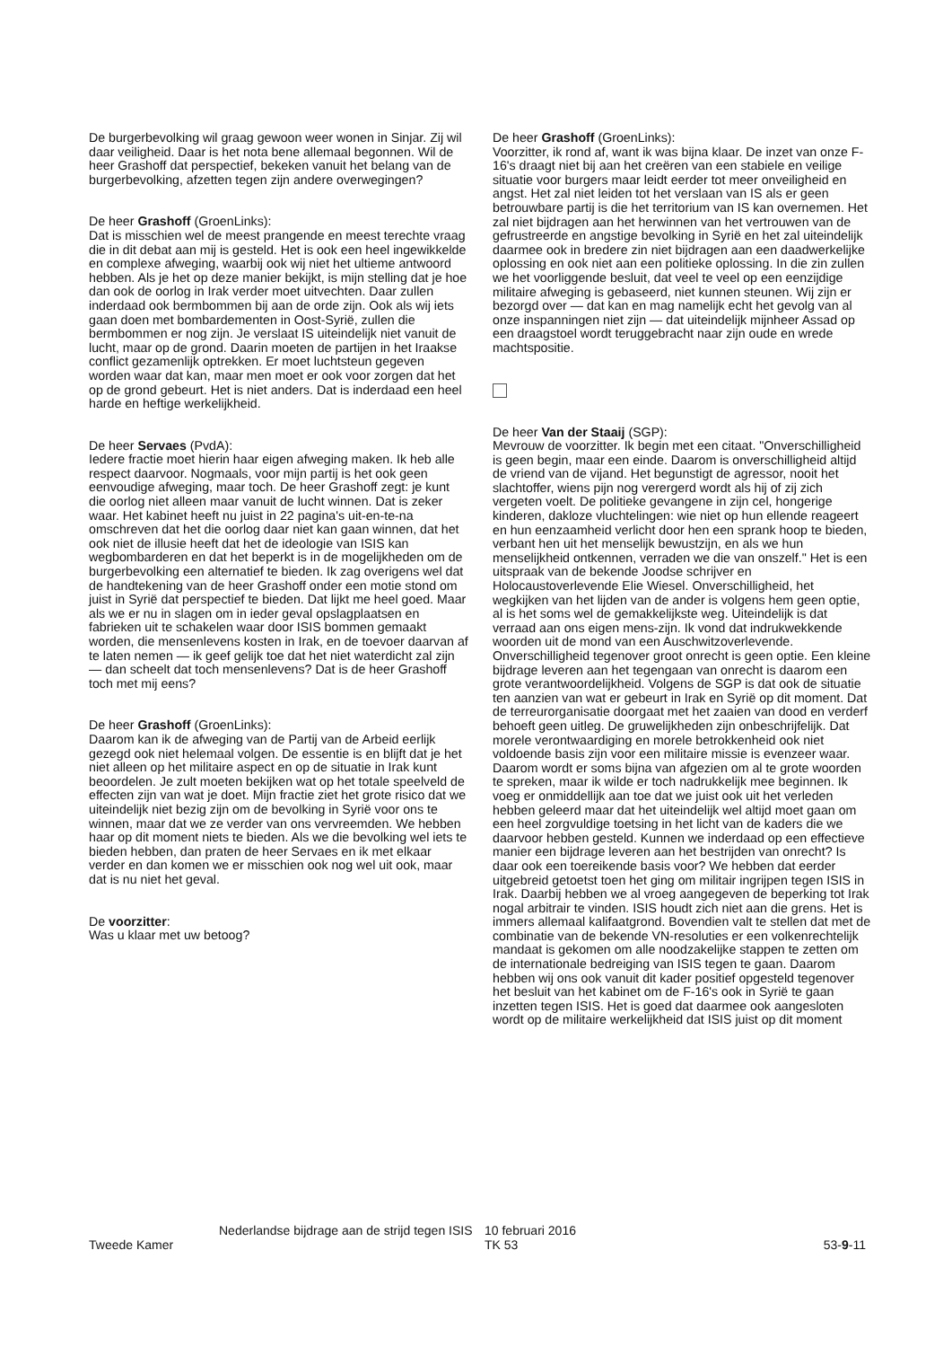De burgerbevolking wil graag gewoon weer wonen in Sinjar. Zij wil daar veiligheid. Daar is het nota bene allemaal begonnen. Wil de heer Grashoff dat perspectief, bekeken vanuit het belang van de burgerbevolking, afzetten tegen zijn andere overwegingen?
De heer Grashoff (GroenLinks):
Dat is misschien wel de meest prangende en meest terechte vraag die in dit debat aan mij is gesteld. Het is ook een heel ingewikkelde en complexe afweging, waarbij ook wij niet het ultieme antwoord hebben. Als je het op deze manier bekijkt, is mijn stelling dat je hoe dan ook de oorlog in Irak verder moet uitvechten. Daar zullen inderdaad ook bermbommen bij aan de orde zijn. Ook als wij iets gaan doen met bombardementen in Oost-Syrië, zullen die bermbommen er nog zijn. Je verslaat IS uiteindelijk niet vanuit de lucht, maar op de grond. Daarin moeten de partijen in het Iraakse conflict gezamenlijk optrekken. Er moet luchtsteun gegeven worden waar dat kan, maar men moet er ook voor zorgen dat het op de grond gebeurt. Het is niet anders. Dat is inderdaad een heel harde en heftige werkelijkheid.
De heer Servaes (PvdA):
Iedere fractie moet hierin haar eigen afweging maken. Ik heb alle respect daarvoor. Nogmaals, voor mijn partij is het ook geen eenvoudige afweging, maar toch. De heer Grashoff zegt: je kunt die oorlog niet alleen maar vanuit de lucht winnen. Dat is zeker waar. Het kabinet heeft nu juist in 22 pagina's uit-en-te-na omschreven dat het die oorlog daar niet kan gaan winnen, dat het ook niet de illusie heeft dat het de ideologie van ISIS kan wegbombarderen en dat het beperkt is in de mogelijkheden om de burgerbevolking een alternatief te bieden. Ik zag overigens wel dat de handtekening van de heer Grashoff onder een motie stond om juist in Syrië dat perspectief te bieden. Dat lijkt me heel goed. Maar als we er nu in slagen om in ieder geval opslagplaatsen en fabrieken uit te schakelen waar door ISIS bommen gemaakt worden, die mensenlevens kosten in Irak, en de toevoer daarvan af te laten nemen — ik geef gelijk toe dat het niet waterdicht zal zijn — dan scheelt dat toch mensenlevens? Dat is de heer Grashoff toch met mij eens?
De heer Grashoff (GroenLinks):
Daarom kan ik de afweging van de Partij van de Arbeid eerlijk gezegd ook niet helemaal volgen. De essentie is en blijft dat je het niet alleen op het militaire aspect en op de situatie in Irak kunt beoordelen. Je zult moeten bekijken wat op het totale speelveld de effecten zijn van wat je doet. Mijn fractie ziet het grote risico dat we uiteindelijk niet bezig zijn om de bevolking in Syrië voor ons te winnen, maar dat we ze verder van ons vervreemden. We hebben haar op dit moment niets te bieden. Als we die bevolking wel iets te bieden hebben, dan praten de heer Servaes en ik met elkaar verder en dan komen we er misschien ook nog wel uit ook, maar dat is nu niet het geval.
De voorzitter:
Was u klaar met uw betoog?
De heer Grashoff (GroenLinks):
Voorzitter, ik rond af, want ik was bijna klaar. De inzet van onze F-16's draagt niet bij aan het creëren van een stabiele en veilige situatie voor burgers maar leidt eerder tot meer onveiligheid en angst. Het zal niet leiden tot het verslaan van IS als er geen betrouwbare partij is die het territorium van IS kan overnemen. Het zal niet bijdragen aan het herwinnen van het vertrouwen van de gefrustreerde en angstige bevolking in Syrië en het zal uiteindelijk daarmee ook in bredere zin niet bijdragen aan een daadwerkelijke oplossing en ook niet aan een politieke oplossing. In die zin zullen we het voorliggende besluit, dat veel te veel op een eenzijdige militaire afweging is gebaseerd, niet kunnen steunen. Wij zijn er bezorgd over — dat kan en mag namelijk echt het gevolg van al onze inspanningen niet zijn — dat uiteindelijk mijnheer Assad op een draagstoel wordt teruggebracht naar zijn oude en wrede machtspositie.
De heer Van der Staaij (SGP):
Mevrouw de voorzitter. Ik begin met een citaat. "Onverschilligheid is geen begin, maar een einde. Daarom is onverschilligheid altijd de vriend van de vijand. Het begunstigt de agressor, nooit het slachtoffer, wiens pijn nog verergerd wordt als hij of zij zich vergeten voelt. De politieke gevangene in zijn cel, hongerige kinderen, dakloze vluchtelingen: wie niet op hun ellende reageert en hun eenzaamheid verlicht door hen een sprank hoop te bieden, verbant hen uit het menselijk bewustzijn, en als we hun menselijkheid ontkennen, verraden we die van onszelf." Het is een uitspraak van de bekende Joodse schrijver en Holocaustoverlevende Elie Wiesel. Onverschilligheid, het wegkijken van het lijden van de ander is volgens hem geen optie, al is het soms wel de gemakkelijkste weg. Uiteindelijk is dat verraad aan ons eigen mens-zijn. Ik vond dat indrukwekkende woorden uit de mond van een Auschwitzoverlevende. Onverschilligheid tegenover groot onrecht is geen optie. Een kleine bijdrage leveren aan het tegengaan van onrecht is daarom een grote verantwoordelijkheid. Volgens de SGP is dat ook de situatie ten aanzien van wat er gebeurt in Irak en Syrië op dit moment. Dat de terreurorganisatie doorgaat met het zaaien van dood en verderf behoeft geen uitleg. De gruwelijkheden zijn onbeschrijfelijk. Dat morele verontwaardiging en morele betrokkenheid ook niet voldoende basis zijn voor een militaire missie is evenzeer waar. Daarom wordt er soms bijna van afgezien om al te grote woorden te spreken, maar ik wilde er toch nadrukkelijk mee beginnen. Ik voeg er onmiddellijk aan toe dat we juist ook uit het verleden hebben geleerd maar dat het uiteindelijk wel altijd moet gaan om een heel zorgvuldige toetsing in het licht van de kaders die we daarvoor hebben gesteld. Kunnen we inderdaad op een effectieve manier een bijdrage leveren aan het bestrijden van onrecht? Is daar ook een toereikende basis voor? We hebben dat eerder uitgebreid getoetst toen het ging om militair ingrijpen tegen ISIS in Irak. Daarbij hebben we al vroeg aangegeven de beperking tot Irak nogal arbitrair te vinden. ISIS houdt zich niet aan die grens. Het is immers allemaal kalifaatgrond. Bovendien valt te stellen dat met de combinatie van de bekende VN-resoluties er een volkenrechtelijk mandaat is gekomen om alle noodzakelijke stappen te zetten om de internationale bedreiging van ISIS tegen te gaan. Daarom hebben wij ons ook vanuit dit kader positief opgesteld tegenover het besluit van het kabinet om de F-16's ook in Syrië te gaan inzetten tegen ISIS. Het is goed dat daarmee ook aangesloten wordt op de militaire werkelijkheid dat ISIS juist op dit moment
Tweede Kamer
Nederlandse bijdrage aan de strijd tegen ISIS
10 februari 2016
TK 53
53-9-11